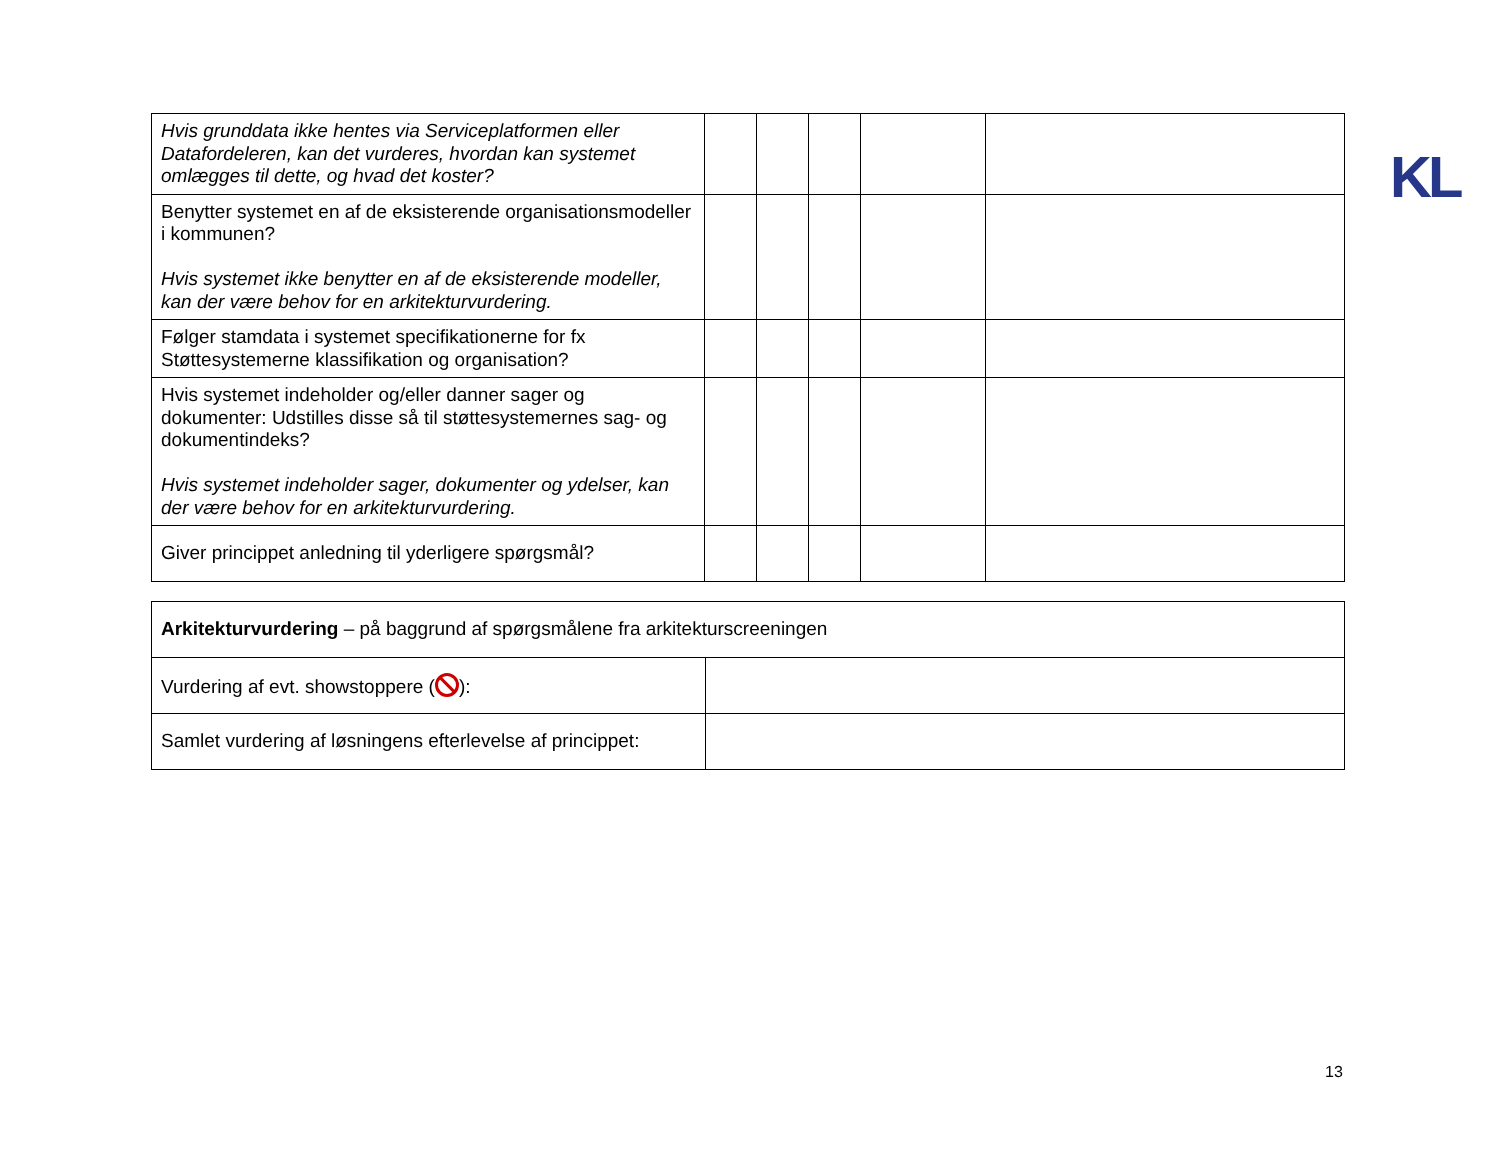KL
| Hvis grunddata ikke hentes via Serviceplatformen eller Datafordeleren, kan det vurderes, hvordan kan systemet omlægges til dette, og hvad det koster? | | | | | |
| Benytter systemet en af de eksisterende organisationsmodeller i kommunen? Hvis systemet ikke benytter en af de eksisterende modeller, kan der være behov for en arkitekturvurdering. | | | | | |
| Følger stamdata i systemet specifikationerne for fx Støttesystemerne klassifikation og organisation? | | | | | |
| Hvis systemet indeholder og/eller danner sager og dokumenter: Udstilles disse så til støttesystemernes sag- og dokumentindeks? Hvis systemet indeholder sager, dokumenter og ydelser, kan der være behov for en arkitekturvurdering. | | | | | |
| Giver princippet anledning til yderligere spørgsmål? | | | | | |
| Arkitekturvurdering – på baggrund af spørgsmålene fra arkitekturscreeningen | |
| Vurdering af evt. showstoppere ( ): | |
| Samlet vurdering af løsningens efterlevelse af princippet: | |
13